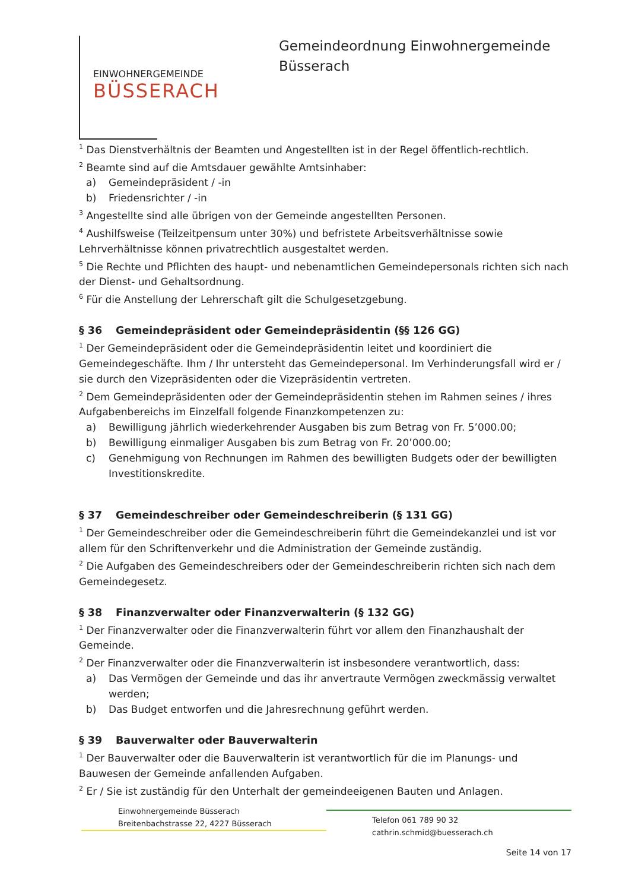EINWOHNERGEMEINDE
BÜSSERACH
Gemeindeordnung Einwohnergemeinde
Büsserach
<sup>1</sup> Das Dienstverhältnis der Beamten und Angestellten ist in der Regel öffentlich-rechtlich.
<sup>2</sup> Beamte sind auf die Amtsdauer gewählte Amtsinhaber:
a) Gemeindepräsident / -in
b) Friedensrichter / -in
<sup>3</sup> Angestellte sind alle übrigen von der Gemeinde angestellten Personen.
<sup>4</sup> Aushilfsweise (Teilzeitpensum unter 30%) und befristete Arbeitsverhältnisse sowie Lehrverhältnisse können privatrechtlich ausgestaltet werden.
<sup>5</sup> Die Rechte und Pflichten des haupt- und nebenamtlichen Gemeindepersonals richten sich nach der Dienst- und Gehaltsordnung.
<sup>6</sup> Für die Anstellung der Lehrerschaft gilt die Schulgesetzgebung.
§ 36 Gemeindepräsident oder Gemeindepräsidentin (§§ 126 GG)
<sup>1</sup> Der Gemeindepräsident oder die Gemeindepräsidentin leitet und koordiniert die Gemeindegeschäfte. Ihm / Ihr untersteht das Gemeindepersonal. Im Verhinderungsfall wird er / sie durch den Vizepräsidenten oder die Vizepräsidentin vertreten.
<sup>2</sup> Dem Gemeindepräsidenten oder der Gemeindepräsidentin stehen im Rahmen seines / ihres Aufgabenbereichs im Einzelfall folgende Finanzkompetenzen zu:
a) Bewilligung jährlich wiederkehrender Ausgaben bis zum Betrag von Fr. 5’000.00;
b) Bewilligung einmaliger Ausgaben bis zum Betrag von Fr. 20’000.00;
c) Genehmigung von Rechnungen im Rahmen des bewilligten Budgets oder der bewilligten Investitionskredite.
§ 37 Gemeindeschreiber oder Gemeindeschreiberin (§ 131 GG)
<sup>1</sup> Der Gemeindeschreiber oder die Gemeindeschreiberin führt die Gemeindekanzlei und ist vor allem für den Schriftenverkehr und die Administration der Gemeinde zuständig.
<sup>2</sup> Die Aufgaben des Gemeindeschreibers oder der Gemeindeschreiberin richten sich nach dem Gemeindegesetz.
§ 38 Finanzverwalter oder Finanzverwalterin (§ 132 GG)
<sup>1</sup> Der Finanzverwalter oder die Finanzverwalterin führt vor allem den Finanzhaushalt der Gemeinde.
<sup>2</sup> Der Finanzverwalter oder die Finanzverwalterin ist insbesondere verantwortlich, dass:
a) Das Vermögen der Gemeinde und das ihr anvertraute Vermögen zweckmässig verwaltet werden;
b) Das Budget entworfen und die Jahresrechnung geführt werden.
§ 39 Bauverwalter oder Bauverwalterin
<sup>1</sup> Der Bauverwalter oder die Bauverwalterin ist verantwortlich für die im Planungs- und Bauwesen der Gemeinde anfallenden Aufgaben.
<sup>2</sup> Er / Sie ist zuständig für den Unterhalt der gemeindeeigenen Bauten und Anlagen.
Einwohnergemeinde Büsserach
Breitenbachstrasse 22, 4227 Büsserach
Telefon 061 789 90 32
cathrin.schmid@buesserach.ch
Seite 14 von 17